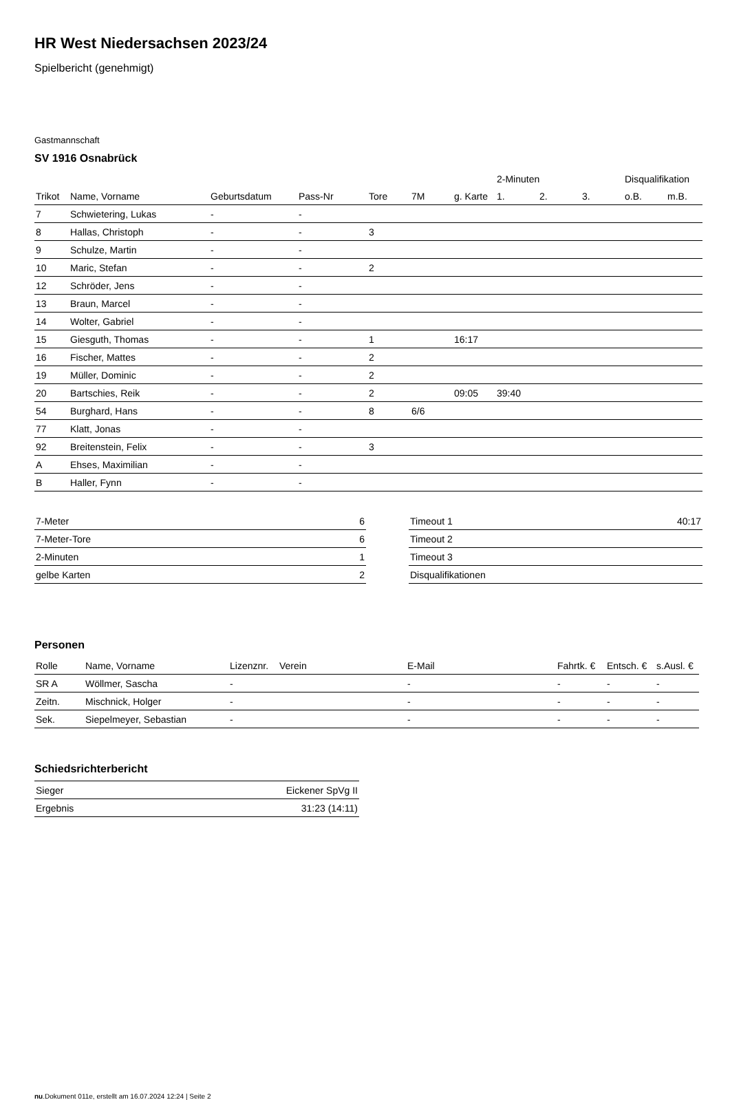HR West Niedersachsen 2023/24
Spielbericht (genehmigt)
Gastmannschaft
SV 1916 Osnabrück
| | | | | | | | 2-Minuten | | | Disqualifikation | |
| --- | --- | --- | --- | --- | --- | --- | --- | --- | --- | --- | --- |
| Trikot | Name, Vorname | Geburtsdatum | Pass-Nr | Tore | 7M | g. Karte | 1. | 2. | 3. | o.B. | m.B. |
| 7 | Schwietering, Lukas | - | - | | | | | | | | |
| 8 | Hallas, Christoph | - | - | 3 | | | | | | | |
| 9 | Schulze, Martin | - | - | | | | | | | | |
| 10 | Maric, Stefan | - | - | 2 | | | | | | | |
| 12 | Schröder, Jens | - | - | | | | | | | | |
| 13 | Braun, Marcel | - | - | | | | | | | | |
| 14 | Wolter, Gabriel | - | - | | | | | | | | |
| 15 | Giesguth, Thomas | - | - | 1 | | 16:17 | | | | | |
| 16 | Fischer, Mattes | - | - | 2 | | | | | | | |
| 19 | Müller, Dominic | - | - | 2 | | | | | | | |
| 20 | Bartschies, Reik | - | - | 2 | | 09:05 | 39:40 | | | | |
| 54 | Burghard, Hans | - | - | 8 | 6/6 | | | | | | |
| 77 | Klatt, Jonas | - | - | | | | | | | | |
| 92 | Breitenstein, Felix | - | - | 3 | | | | | | | |
| A | Ehses, Maximilian | - | - | | | | | | | | |
| B | Haller, Fynn | - | - | | | | | | | | |
| 7-Meter | 6 |
| 7-Meter-Tore | 6 |
| 2-Minuten | 1 |
| gelbe Karten | 2 |
| Timeout 1 | 40:17 |
| Timeout 2 | |
| Timeout 3 | |
| Disqualifikationen | |
Personen
| Rolle | Name, Vorname | Lizenznr. | Verein | E-Mail | Fahrtk. € | Entsch. € | s.Ausl. € |
| --- | --- | --- | --- | --- | --- | --- | --- |
| SR A | Wöllmer, Sascha | - | | - | - | - | - |
| Zeitn. | Mischnick, Holger | - | | - | - | - | - |
| Sek. | Siepelmeyer, Sebastian | - | | - | - | - | - |
Schiedsrichterbericht
| Sieger | Eickener SpVg II |
| Ergebnis | 31:23 (14:11) |
nu.Dokument 011e, erstellt am 16.07.2024 12:24 | Seite 2